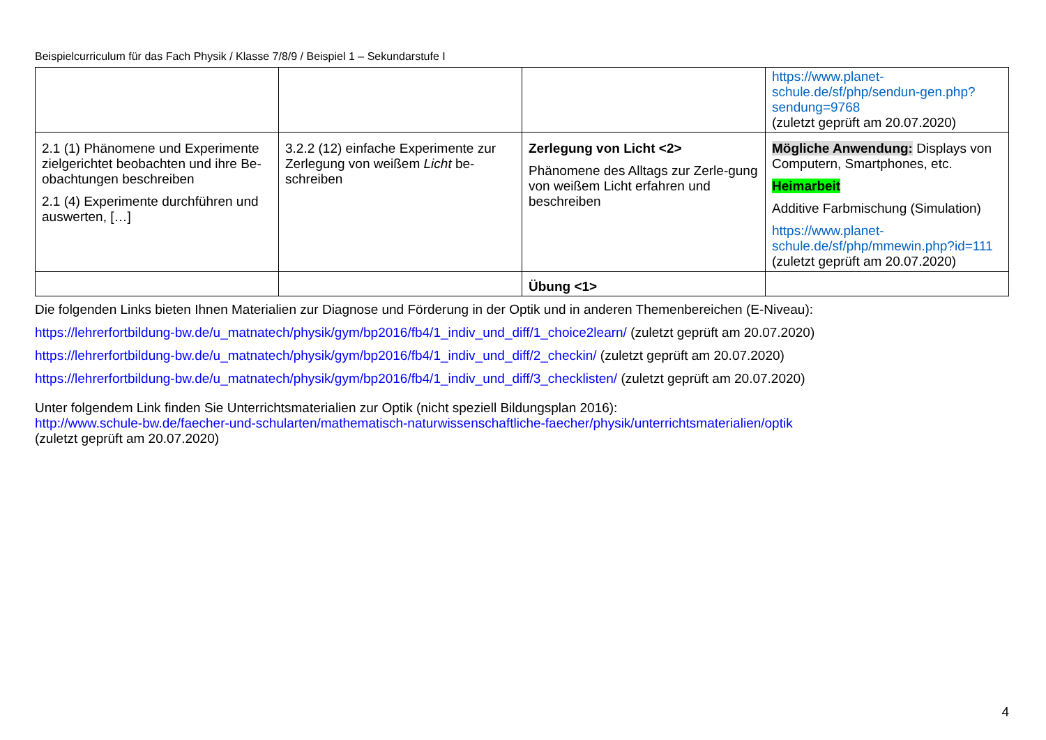Beispielcurriculum für das Fach Physik / Klasse 7/8/9 / Beispiel 1 – Sekundarstufe I
| | | | https://www.planet-schule.de/sf/php/sendun-gen.php?sendung=9768 (zuletzt geprüft am 20.07.2020) |
| 2.1 (1) Phänomene und Experimente zielgerichtet beobachten und ihre Be-obachtungen beschreiben 2.1 (4) Experimente durchführen und auswerten, […] | 3.2.2 (12) einfache Experimente zur Zerlegung von weißem Licht be-schreiben | Zerlegung von Licht <2> Phänomene des Alltags zur Zerle-gung von weißem Licht erfahren und beschreiben | Mögliche Anwendung: Displays von Computern, Smartphones, etc. Heimarbeit Additive Farbmischung (Simulation) https://www.planet-schule.de/sf/php/mmewin.php?id=111 (zuletzt geprüft am 20.07.2020) |
| | | Übung <1> | |
Die folgenden Links bieten Ihnen Materialien zur Diagnose und Förderung in der Optik und in anderen Themenbereichen (E-Niveau):
https://lehrerfortbildung-bw.de/u_matnatech/physik/gym/bp2016/fb4/1_indiv_und_diff/1_choice2learn/ (zuletzt geprüft am 20.07.2020)
https://lehrerfortbildung-bw.de/u_matnatech/physik/gym/bp2016/fb4/1_indiv_und_diff/2_checkin/ (zuletzt geprüft am 20.07.2020)
https://lehrerfortbildung-bw.de/u_matnatech/physik/gym/bp2016/fb4/1_indiv_und_diff/3_checklisten/ (zuletzt geprüft am 20.07.2020)
Unter folgendem Link finden Sie Unterrichtsmaterialien zur Optik (nicht speziell Bildungsplan 2016):
http://www.schule-bw.de/faecher-und-schularten/mathematisch-naturwissenschaftliche-faecher/physik/unterrichtsmaterialien/optik
(zuletzt geprüft am 20.07.2020)
4